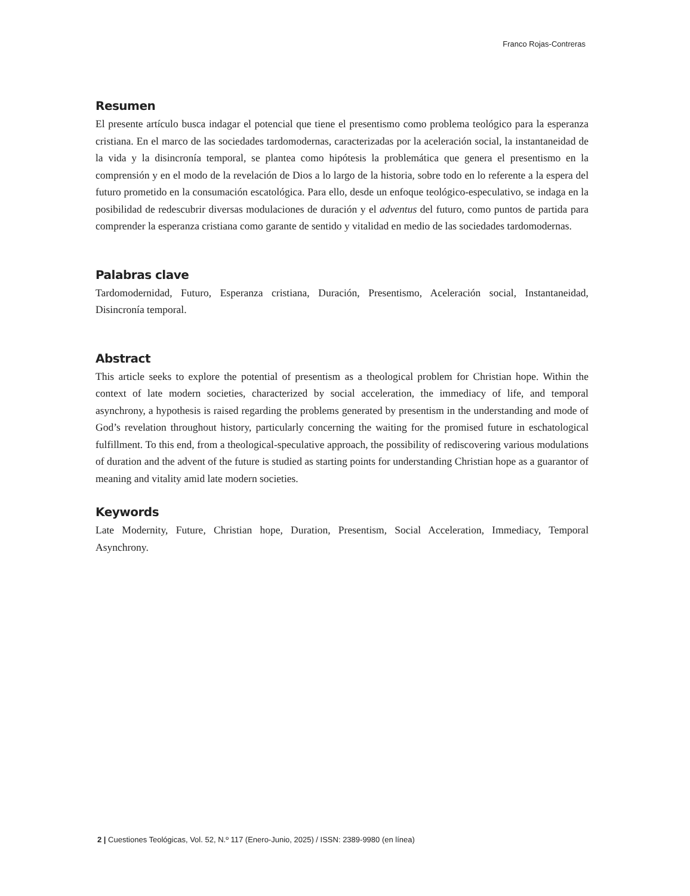Franco Rojas-Contreras
Resumen
El presente artículo busca indagar el potencial que tiene el presentismo como problema teológico para la esperanza cristiana. En el marco de las sociedades tardomodernas, caracterizadas por la aceleración social, la instantaneidad de la vida y la disincronía temporal, se plantea como hipótesis la problemática que genera el presentismo en la comprensión y en el modo de la revelación de Dios a lo largo de la historia, sobre todo en lo referente a la espera del futuro prometido en la consumación escatológica. Para ello, desde un enfoque teológico-especulativo, se indaga en la posibilidad de redescubrir diversas modulaciones de duración y el adventus del futuro, como puntos de partida para comprender la esperanza cristiana como garante de sentido y vitalidad en medio de las sociedades tardomodernas.
Palabras clave
Tardomodernidad, Futuro, Esperanza cristiana, Duración, Presentismo, Aceleración social, Instantaneidad, Disincronía temporal.
Abstract
This article seeks to explore the potential of presentism as a theological problem for Christian hope. Within the context of late modern societies, characterized by social acceleration, the immediacy of life, and temporal asynchrony, a hypothesis is raised regarding the problems generated by presentism in the understanding and mode of God’s revelation throughout history, particularly concerning the waiting for the promised future in eschatological fulfillment. To this end, from a theological-speculative approach, the possibility of rediscovering various modulations of duration and the advent of the future is studied as starting points for understanding Christian hope as a guarantor of meaning and vitality amid late modern societies.
Keywords
Late Modernity, Future, Christian hope, Duration, Presentism, Social Acceleration, Immediacy, Temporal Asynchrony.
2 | Cuestiones Teológicas, Vol. 52, N.º 117 (Enero-Junio, 2025) / ISSN: 2389-9980 (en línea)